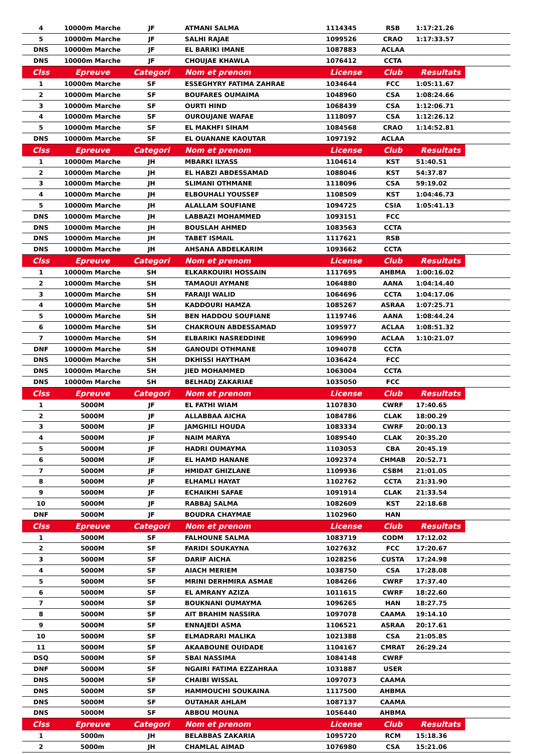| 4 | 10000m Marche | JF | ATMANI SALMA | 1114345 | RSB | 1:17:21.26 | |
| 5 | 10000m Marche | JF | SALHI RAJAE | 1099526 | CRAO | 1:17:33.57 | |
| DNS | 10000m Marche | JF | EL BARIKI IMANE | 1087883 | ACLAA | | |
| DNS | 10000m Marche | JF | CHOUJAE KHAWLA | 1076412 | CCTA | | |
| Clss | Epreuve | Categori | Nom et prenom | License | Club | Resultats | |
| 1 | 10000m Marche | SF | ESSEGHYRY FATIMA ZAHRAE | 1034644 | FCC | 1:05:11.67 | |
| 2 | 10000m Marche | SF | BOUFARES OUMAIMA | 1048960 | CSA | 1:08:24.66 | |
| 3 | 10000m Marche | SF | OURTI HIND | 1068439 | CSA | 1:12:06.71 | |
| 4 | 10000m Marche | SF | OUROUJANE WAFAE | 1118097 | CSA | 1:12:26.12 | |
| 5 | 10000m Marche | SF | EL MAKHFI SIHAM | 1084568 | CRAO | 1:14:52.81 | |
| DNS | 10000m Marche | SF | EL OUANANE KAOUTAR | 1097192 | ACLAA | | |
| Clss | Epreuve | Categori | Nom et prenom | License | Club | Resultats | |
| 1 | 10000m Marche | JH | MBARKI ILYASS | 1104614 | KST | 51:40.51 | |
| 2 | 10000m Marche | JH | EL HABZI ABDESSAMAD | 1088046 | KST | 54:37.87 | |
| 3 | 10000m Marche | JH | SLIMANI OTHMANE | 1118096 | CSA | 59:19.02 | |
| 4 | 10000m Marche | JH | ELBOUHALI YOUSSEF | 1108509 | KST | 1:04:46.73 | |
| 5 | 10000m Marche | JH | ALALLAM SOUFIANE | 1094725 | CSIA | 1:05:41.13 | |
| DNS | 10000m Marche | JH | LABBAZI MOHAMMED | 1093151 | FCC | | |
| DNS | 10000m Marche | JH | BOUSLAH AHMED | 1083563 | CCTA | | |
| DNS | 10000m Marche | JH | TABET ISMAIL | 1117621 | RSB | | |
| DNS | 10000m Marche | JH | AHSANA ABDELKARIM | 1093662 | CCTA | | |
| Clss | Epreuve | Categori | Nom et prenom | License | Club | Resultats | |
| 1 | 10000m Marche | SH | ELKARKOUIRI HOSSAIN | 1117695 | AHBMA | 1:00:16.02 | |
| 2 | 10000m Marche | SH | TAMAOUI AYMANE | 1064880 | AANA | 1:04:14.40 | |
| 3 | 10000m Marche | SH | FARAIJI WALID | 1064696 | CCTA | 1:04:17.06 | |
| 4 | 10000m Marche | SH | KADDOURI HAMZA | 1085267 | ASRAA | 1:07:25.71 | |
| 5 | 10000m Marche | SH | BEN HADDOU SOUFIANE | 1119746 | AANA | 1:08:44.24 | |
| 6 | 10000m Marche | SH | CHAKROUN ABDESSAMAD | 1095977 | ACLAA | 1:08:51.32 | |
| 7 | 10000m Marche | SH | ELBARIKI NASREDDINE | 1096990 | ACLAA | 1:10:21.07 | |
| DNF | 10000m Marche | SH | GANOUDI OTHMANE | 1094078 | CCTA | | |
| DNS | 10000m Marche | SH | DKHISSI HAYTHAM | 1036424 | FCC | | |
| DNS | 10000m Marche | SH | JIED MOHAMMED | 1063004 | CCTA | | |
| DNS | 10000m Marche | SH | BELHADJ ZAKARIAE | 1035050 | FCC | | |
| Clss | Epreuve | Categori | Nom et prenom | License | Club | Resultats | |
| 1 | 5000M | JF | EL FATHI WIAM | 1107830 | CWRF | 17:40.65 | |
| 2 | 5000M | JF | ALLABBAA AICHA | 1084786 | CLAK | 18:00.29 | |
| 3 | 5000M | JF | JAMGHILI HOUDA | 1083334 | CWRF | 20:00.13 | |
| 4 | 5000M | JF | NAIM MARYA | 1089540 | CLAK | 20:35.20 | |
| 5 | 5000M | JF | HADRI OUMAYMA | 1103053 | CBA | 20:45.19 | |
| 6 | 5000M | JF | EL HAMD HANANE | 1092374 | CHMAB | 20:52.71 | |
| 7 | 5000M | JF | HMIDAT GHIZLANE | 1109936 | CSBM | 21:01.05 | |
| 8 | 5000M | JF | ELHAMLI HAYAT | 1102762 | CCTA | 21:31.90 | |
| 9 | 5000M | JF | ECHAIKHI SAFAE | 1091914 | CLAK | 21:33.54 | |
| 10 | 5000M | JF | RABBAJ SALMA | 1082609 | KST | 22:18.68 | |
| DNF | 5000M | JF | BOUDRA CHAYMAE | 1102960 | HAN | | |
| Clss | Epreuve | Categori | Nom et prenom | License | Club | Resultats | |
| 1 | 5000M | SF | FALHOUNE SALMA | 1083719 | CODM | 17:12.02 | |
| 2 | 5000M | SF | FARIDI SOUKAYNA | 1027632 | FCC | 17:20.67 | |
| 3 | 5000M | SF | DARIF AICHA | 1028256 | CUSTA | 17:24.98 | |
| 4 | 5000M | SF | AIACH MERIEM | 1038750 | CSA | 17:28.08 | |
| 5 | 5000M | SF | MRINI DERHMIRA ASMAE | 1084266 | CWRF | 17:37.40 | |
| 6 | 5000M | SF | EL AMRANY AZIZA | 1011615 | CWRF | 18:22.60 | |
| 7 | 5000M | SF | BOUKNANI OUMAYMA | 1096265 | HAN | 18:27.75 | |
| 8 | 5000M | SF | AIT BRAHIM NASSIRA | 1097078 | CAAMA | 19:14.10 | |
| 9 | 5000M | SF | ENNAJEDI ASMA | 1106521 | ASRAA | 20:17.61 | |
| 10 | 5000M | SF | ELMADRARI MALIKA | 1021388 | CSA | 21:05.85 | |
| 11 | 5000M | SF | AKAABOUNE OUIDADE | 1104167 | CMRAT | 26:29.24 | |
| DSQ | 5000M | SF | SBAI NASSIMA | 1084148 | CWRF | | |
| DNF | 5000M | SF | NGAIRI FATIMA EZZAHRAA | 1031887 | USER | | |
| DNS | 5000M | SF | CHAIBI WISSAL | 1097073 | CAAMA | | |
| DNS | 5000M | SF | HAMMOUCHI SOUKAINA | 1117500 | AHBMA | | |
| DNS | 5000M | SF | OUTAHAR AHLAM | 1087137 | CAAMA | | |
| DNS | 5000M | SF | ABBOU MOUNA | 1056440 | AHBMA | | |
| Clss | Epreuve | Categori | Nom et prenom | License | Club | Resultats | |
| 1 | 5000m | JH | BELABBAS ZAKARIA | 1095720 | RCM | 15:18.36 | |
| 2 | 5000m | JH | CHAMLAL AIMAD | 1076980 | CSA | 15:21.06 | |